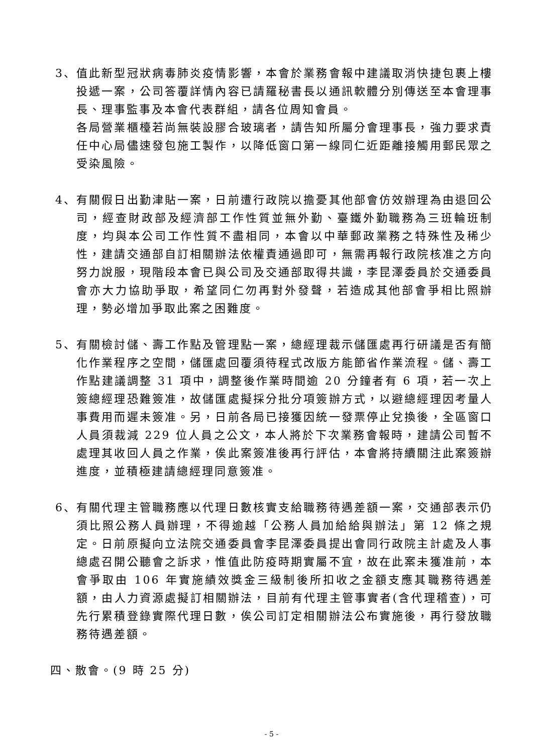3、 值此新型冠狀病毒肺炎疫情影響，本會於業務會報中建議取消快捷包裹上樓投遞一案，公司答覆詳情內容已請羅秘書長以通訊軟體分別傳送至本會理事長、理事監事及本會代表群組，請各位周知會員。
各局營業櫃檯若尚無裝設膠合玻璃者，請告知所屬分會理事長，強力要求責任中心局儘速發包施工製作，以降低窗口第一線同仁近距離接觸用郵民眾之受染風險。
4、 有關假日出勤津貼一案，日前遭行政院以擔憂其他部會仿效辦理為由退回公司，經查財政部及經濟部工作性質並無外勤、臺鐵外勤職務為三班輪班制度，均與本公司工作性質不盡相同，本會以中華郵政業務之特殊性及稀少性，建請交通部自訂相關辦法依權責通過即可，無需再報行政院核准之方向努力說服，現階段本會已與公司及交通部取得共識，李昆澤委員於交通委員會亦大力協助爭取，希望同仁勿再對外發聲，若造成其他部會爭相比照辦理，勢必增加爭取此案之困難度。
5、 有關檢討儲、壽工作點及管理點一案，總經理裁示儲匯處再行研議是否有簡化作業程序之空間，儲匯處回覆須待程式改版方能節省作業流程。儲、壽工作點建議調整 31 項中，調整後作業時間逾 20 分鐘者有 6 項，若一次上簽總經理恐難簽准，故儲匯處擬採分批分項簽辦方式，以避總經理因考量人事費用而遲未簽准。另，日前各局已接獲因統一發票停止兌換後，全區窗口人員須裁減 229 位人員之公文，本人將於下次業務會報時，建請公司暫不處理其收回人員之作業，俟此案簽准後再行評估，本會將持續關注此案簽辦進度，並積極建請總經理同意簽准。
6、 有關代理主管職務應以代理日數核實支給職務待遇差額一案，交通部表示仍須比照公務人員辦理，不得逾越「公務人員加給給與辦法」第 12 條之規定。日前原擬向立法院交通委員會李昆澤委員提出會同行政院主計處及人事總處召開公聽會之訴求，惟值此防疫時期實屬不宜，故在此案未獲准前，本會爭取由 106 年實施績效獎金三級制後所扣收之金額支應其職務待遇差額，由人力資源處擬訂相關辦法，目前有代理主管事實者(含代理稽查)，可先行累積登錄實際代理日數，俟公司訂定相關辦法公布實施後，再行發放職務待遇差額。
四、散會。(9 時 25 分)
- 5 -